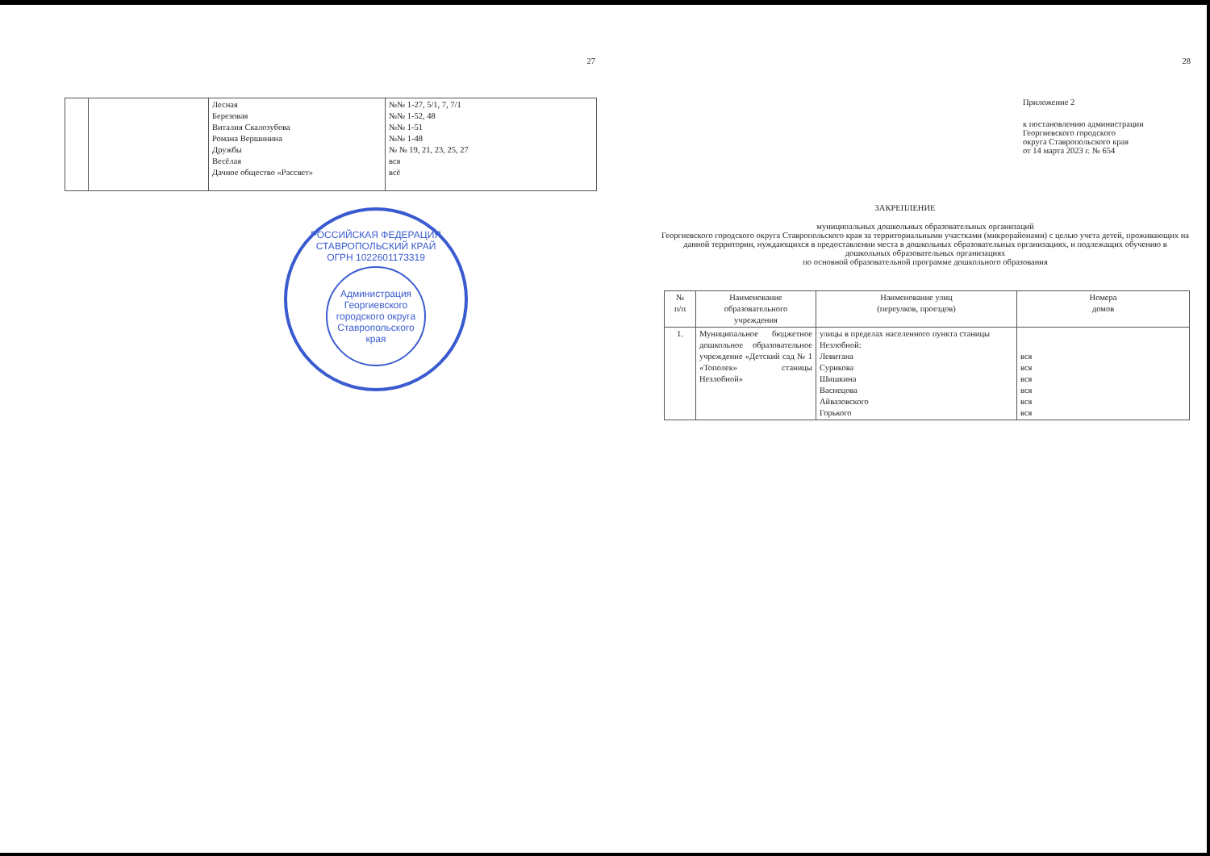27
| | | Лесная Березовая Виталия Скалозубова Романа Вершинина Дружбы Весёлая Дачное общество «Рассвет» | №№ 1-27, 5/1, 7, 7/1 №№ 1-52, 48 №№ 1-51 №№ 1-48 № № 19, 21, 23, 25, 27 вся всё |
РОССИЙСКАЯ ФЕДЕРАЦИЯ СТАВРОПОЛЬСКИЙ КРАЙ
ОГРН 1022601173319
Администрация Георгиевского городского округа Ставропольского края
28
Приложение 2
к постановлению администрации
Георгиевского городского
округа Ставропольского края
от 14 марта 2023 г. № 654
ЗАКРЕПЛЕНИЕ
муниципальных дошкольных образовательных организаций
Георгиевского городского округа Ставропольского края за территориальными участками (микрорайонами) с целью учета детей, проживающих на данной территории, нуждающихся в предоставлении места в дошкольных образовательных организациях, и подлежащих обучению в дошкольных образовательных организациях
по основной образовательной программе дошкольного образования
| № п/п | Наименование образовательного учреждения | Наименование улиц (переулков, проездов) | Номера домов |
| --- | --- | --- | --- |
| 1. | Муниципальное бюджетное дошкольное образовательное учреждение «Детский сад № 1 «Тополек» станицы Незлобной» | улицы в пределах населенного пункта станицы Незлобной: Левитана Сурикова Шишкина Васнецова Айвазовского Горького | вся вся вся вся вся вся |